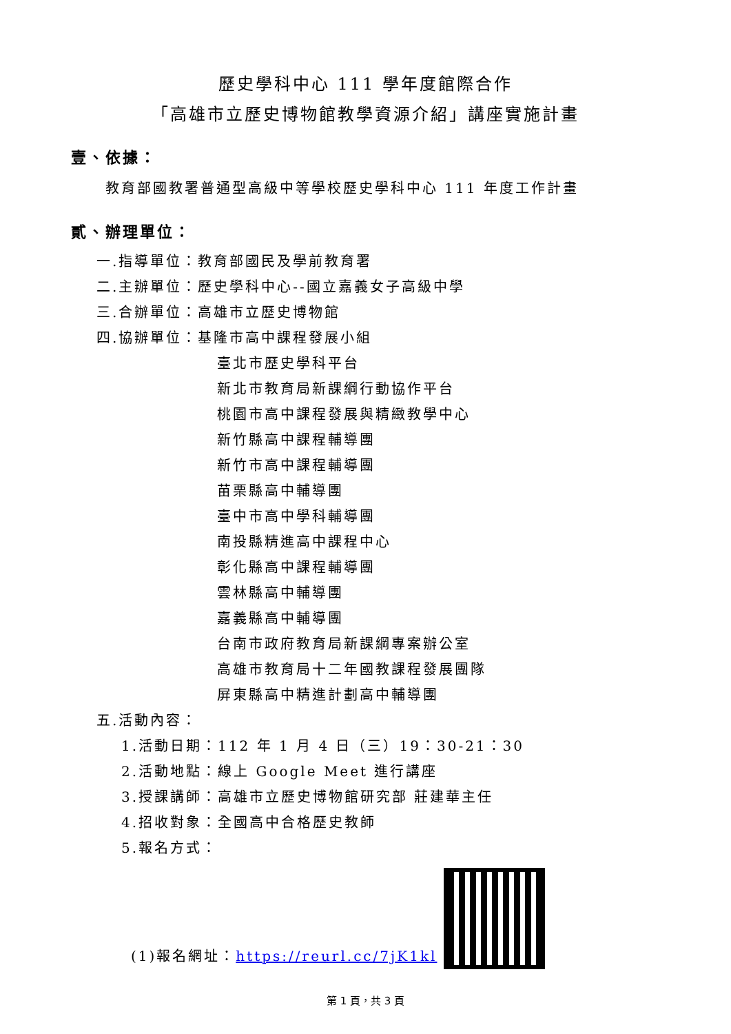歷史學科中心 111 學年度館際合作
「高雄市立歷史博物館教學資源介紹」講座實施計畫
壹、依據：
教育部國教署普通型高級中等學校歷史學科中心 111 年度工作計畫
貳、辦理單位：
一.指導單位：教育部國民及學前教育署
二.主辦單位：歷史學科中心--國立嘉義女子高級中學
三.合辦單位：高雄市立歷史博物館
四.協辦單位：基隆市高中課程發展小組
臺北市歷史學科平台
新北市教育局新課綱行動協作平台
桃園市高中課程發展與精緻教學中心
新竹縣高中課程輔導團
新竹市高中課程輔導團
苗栗縣高中輔導團
臺中市高中學科輔導團
南投縣精進高中課程中心
彰化縣高中課程輔導團
雲林縣高中輔導團
嘉義縣高中輔導團
台南市政府教育局新課綱專案辦公室
高雄市教育局十二年國教課程發展團隊
屏東縣高中精進計劃高中輔導團
五.活動內容：
1.活動日期：112 年 1 月 4 日（三）19：30-21：30
2.活動地點：線上 Google Meet 進行講座
3.授課講師：高雄市立歷史博物館研究部 莊建華主任
4.招收對象：全國高中合格歷史教師
5.報名方式：
(1)報名網址：https://reurl.cc/7jK1kl
第 1 頁，共 3 頁